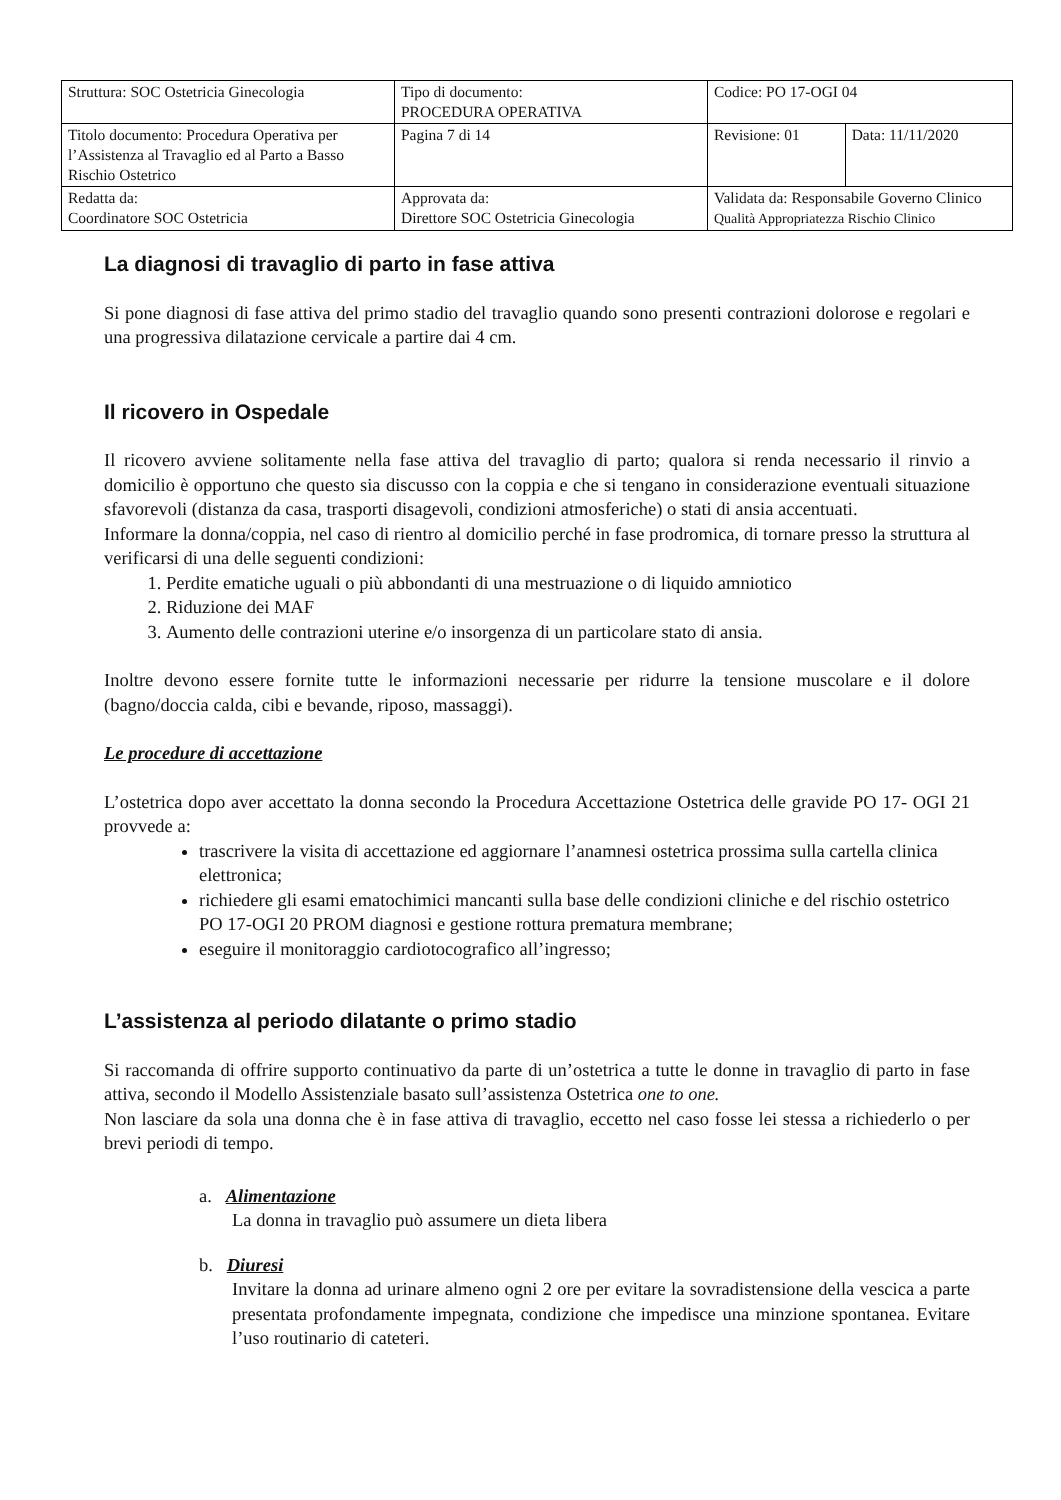| Struttura: SOC Ostetricia Ginecologia | Tipo di documento: PROCEDURA OPERATIVA | Codice: PO 17-OGI 04 | |
| Titolo documento: Procedura Operativa per l’Assistenza al Travaglio ed al Parto a Basso Rischio Ostetrico | Pagina 7 di 14 | Revisione: 01 | Data: 11/11/2020 |
| Redatta da: Coordinatore SOC Ostetricia | Approvata da: Direttore SOC Ostetricia Ginecologia | Validata da: Responsabile Governo Clinico Qualità Appropriatezza Rischio Clinico | |
La diagnosi di travaglio di parto in fase attiva
Si pone diagnosi di fase attiva del primo stadio del travaglio quando sono presenti contrazioni dolorose e regolari e una progressiva dilatazione cervicale a partire dai 4 cm.
Il ricovero in Ospedale
Il ricovero avviene solitamente nella fase attiva del travaglio di parto; qualora si renda necessario il rinvio a domicilio è opportuno che questo sia discusso con la coppia e che si tengano in considerazione eventuali situazione sfavorevoli (distanza da casa, trasporti disagevoli, condizioni atmosferiche) o stati di ansia accentuati.
Informare la donna/coppia, nel caso di rientro al domicilio perché in fase prodromica, di tornare presso la struttura al verificarsi di una delle seguenti condizioni:
1. Perdite ematiche uguali o più abbondanti di una mestruazione o di liquido amniotico
2. Riduzione dei MAF
3. Aumento delle contrazioni uterine e/o insorgenza di un particolare stato di ansia.
Inoltre devono essere fornite tutte le informazioni necessarie per ridurre la tensione muscolare e il dolore (bagno/doccia calda, cibi e bevande, riposo, massaggi).
Le procedure di accettazione
L’ostetrica dopo aver accettato la donna secondo la Procedura Accettazione Ostetrica delle gravide PO 17- OGI 21 provvede a:
trascrivere la visita di accettazione ed aggiornare l’anamnesi ostetrica prossima sulla cartella clinica elettronica;
richiedere gli esami ematochimici mancanti sulla base delle condizioni cliniche e del rischio ostetrico PO 17-OGI 20 PROM diagnosi e gestione rottura prematura membrane;
eseguire il monitoraggio cardiotocografico all’ingresso;
L’assistenza al periodo dilatante o primo stadio
Si raccomanda di offrire supporto continuativo da parte di un’ostetrica a tutte le donne in travaglio di parto in fase attiva, secondo il Modello Assistenziale basato sull’assistenza Ostetrica one to one.
Non lasciare da sola una donna che è in fase attiva di travaglio, eccetto nel caso fosse lei stessa a richiederlo o per brevi periodi di tempo.
a. Alimentazione
La donna in travaglio può assumere un dieta libera
b. Diuresi
Invitare la donna ad urinare almeno ogni 2 ore per evitare la sovradistensione della vescica a parte presentata profondamente impegnata, condizione che impedisce una minzione spontanea. Evitare l’uso routinario di cateteri.